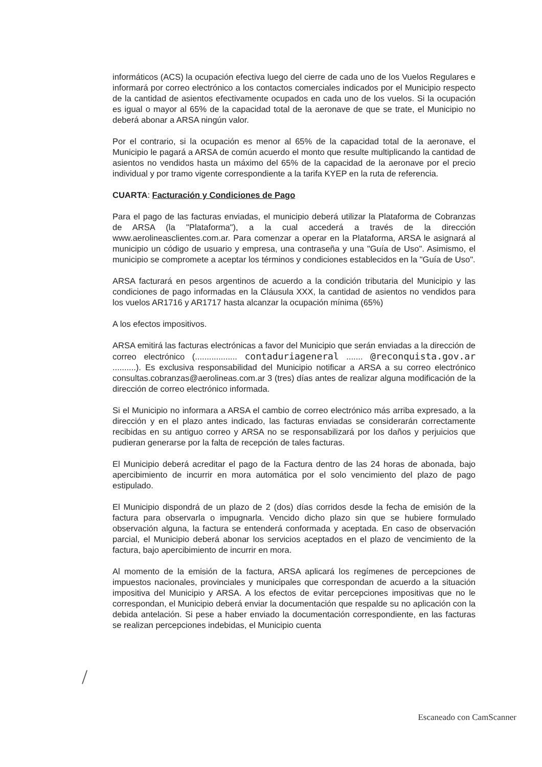informáticos (ACS) la ocupación efectiva luego del cierre de cada uno de los Vuelos Regulares e informará por correo electrónico a los contactos comerciales indicados por el Municipio respecto de la cantidad de asientos efectivamente ocupados en cada uno de los vuelos. Si la ocupación es igual o mayor al 65% de la capacidad total de la aeronave de que se trate, el Municipio no deberá abonar a ARSA ningún valor.
Por el contrario, si la ocupación es menor al 65% de la capacidad total de la aeronave, el Municipio le pagará a ARSA de común acuerdo el monto que resulte multiplicando la cantidad de asientos no vendidos hasta un máximo del 65% de la capacidad de la aeronave por el precio individual y por tramo vigente correspondiente a la tarifa KYEP en la ruta de referencia.
CUARTA: Facturación y Condiciones de Pago
Para el pago de las facturas enviadas, el municipio deberá utilizar la Plataforma de Cobranzas de ARSA (la "Plataforma"), a la cual accederá a través de la dirección www.aerolineasclientes.com.ar. Para comenzar a operar en la Plataforma, ARSA le asignará al municipio un código de usuario y empresa, una contraseña y una "Guía de Uso". Asimismo, el municipio se compromete a aceptar los términos y condiciones establecidos en la "Guía de Uso".
ARSA facturará en pesos argentinos de acuerdo a la condición tributaria del Municipio y las condiciones de pago informadas en la Cláusula XXX, la cantidad de asientos no vendidos para los vuelos AR1716 y AR1717 hasta alcanzar la ocupación mínima (65%)
A los efectos impositivos.
ARSA emitirá las facturas electrónicas a favor del Municipio que serán enviadas a la dirección de correo electrónico (.................. contaduriageneral ....... @reconquista.gov.ar ..........). Es exclusiva responsabilidad del Municipio notificar a ARSA a su correo electrónico consultas.cobranzas@aerolineas.com.ar 3 (tres) días antes de realizar alguna modificación de la dirección de correo electrónico informada.
Si el Municipio no informara a ARSA el cambio de correo electrónico más arriba expresado, a la dirección y en el plazo antes indicado, las facturas enviadas se considerarán correctamente recibidas en su antiguo correo y ARSA no se responsabilizará por los daños y perjuicios que pudieran generarse por la falta de recepción de tales facturas.
El Municipio deberá acreditar el pago de la Factura dentro de las 24 horas de abonada, bajo apercibimiento de incurrir en mora automática por el solo vencimiento del plazo de pago estipulado.
El Municipio dispondrá de un plazo de 2 (dos) días corridos desde la fecha de emisión de la factura para observarla o impugnarla. Vencido dicho plazo sin que se hubiere formulado observación alguna, la factura se entenderá conformada y aceptada. En caso de observación parcial, el Municipio deberá abonar los servicios aceptados en el plazo de vencimiento de la factura, bajo apercibimiento de incurrir en mora.
Al momento de la emisión de la factura, ARSA aplicará los regímenes de percepciones de impuestos nacionales, provinciales y municipales que correspondan de acuerdo a la situación impositiva del Municipio y ARSA. A los efectos de evitar percepciones impositivas que no le correspondan, el Municipio deberá enviar la documentación que respalde su no aplicación con la debida antelación. Si pese a haber enviado la documentación correspondiente, en las facturas se realizan percepciones indebidas, el Municipio cuenta
/
Escaneado con CamScanner